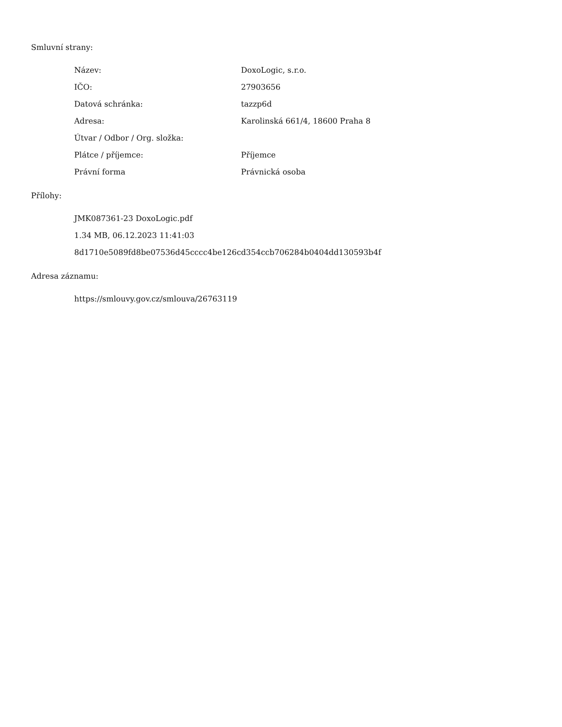Smluvní strany:
| Název: | DoxoLogic, s.r.o. |
| IČO: | 27903656 |
| Datová schránka: | tazzp6d |
| Adresa: | Karolinská 661/4, 18600 Praha 8 |
| Útvar / Odbor / Org. složka: | |
| Plátce / příjemce: | Příjemce |
| Právní forma | Právnická osoba |
Přílohy:
JMK087361-23 DoxoLogic.pdf
1.34 MB, 06.12.2023 11:41:03
8d1710e5089fd8be07536d45cccc4be126cd354ccb706284b0404dd130593b4f
Adresa záznamu:
https://smlouvy.gov.cz/smlouva/26763119